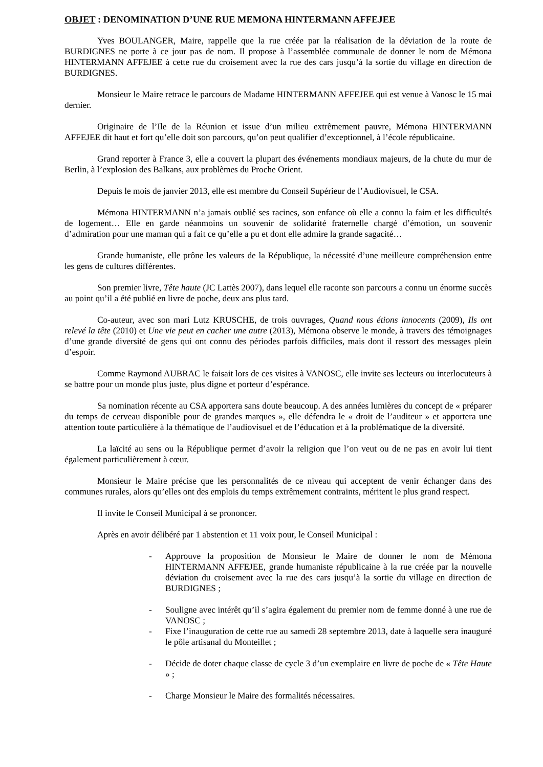OBJET : DENOMINATION D’UNE RUE MEMONA HINTERMANN AFFEJEE
Yves BOULANGER, Maire, rappelle que la rue créée par la réalisation de la déviation de la route de BURDIGNES ne porte à ce jour pas de nom. Il propose à l’assemblée communale de donner le nom de Mémona HINTERMANN AFFEJEE à cette rue du croisement avec la rue des cars jusqu’à la sortie du village en direction de BURDIGNES.
Monsieur le Maire retrace le parcours de Madame HINTERMANN AFFEJEE qui est venue à Vanosc le 15 mai dernier.
Originaire de l’Ile de la Réunion et issue d’un milieu extrêmement pauvre, Mémona HINTERMANN AFFEJEE dit haut et fort qu’elle doit son parcours, qu’on peut qualifier d’exceptionnel, à l’école républicaine.
Grand reporter à France 3, elle a couvert la plupart des événements mondiaux majeurs, de la chute du mur de Berlin, à l’explosion des Balkans, aux problèmes du Proche Orient.
Depuis le mois de janvier 2013, elle est membre du Conseil Supérieur de l’Audiovisuel, le CSA.
Mémona HINTERMANN n’a jamais oublié ses racines, son enfance où elle a connu la faim et les difficultés de logement… Elle en garde néanmoins un souvenir de solidarité fraternelle chargé d’émotion, un souvenir d’admiration pour une maman qui a fait ce qu’elle a pu et dont elle admire la grande sagacité…
Grande humaniste, elle prône les valeurs de la République, la nécessité d’une meilleure compréhension entre les gens de cultures différentes.
Son premier livre, Tête haute (JC Lattès 2007), dans lequel elle raconte son parcours a connu un énorme succès au point qu’il a été publié en livre de poche, deux ans plus tard.
Co-auteur, avec son mari Lutz KRUSCHE, de trois ouvrages, Quand nous étions innocents (2009), Ils ont relevé la tête (2010) et Une vie peut en cacher une autre (2013), Mémona observe le monde, à travers des témoignages d’une grande diversité de gens qui ont connu des périodes parfois difficiles, mais dont il ressort des messages plein d’espoir.
Comme Raymond AUBRAC le faisait lors de ces visites à VANOSC, elle invite ses lecteurs ou interlocuteurs à se battre pour un monde plus juste, plus digne et porteur d’espérance.
Sa nomination récente au CSA apportera sans doute beaucoup. A des années lumières du concept de « préparer du temps de cerveau disponible pour de grandes marques », elle défendra le « droit de l’auditeur » et apportera une attention toute particulière à la thématique de l’audiovisuel et de l’éducation et à la problématique de la diversité.
La laïcité au sens ou la République permet d’avoir la religion que l’on veut ou de ne pas en avoir lui tient également particulièrement à cœur.
Monsieur le Maire précise que les personnalités de ce niveau qui acceptent de venir échanger dans des communes rurales, alors qu’elles ont des emplois du temps extrêmement contraints, méritent le plus grand respect.
Il invite le Conseil Municipal à se prononcer.
Après en avoir délibéré par 1 abstention et 11 voix pour, le Conseil Municipal :
- Approuve la proposition de Monsieur le Maire de donner le nom de Mémona HINTERMANN AFFEJEE, grande humaniste républicaine à la rue créée par la nouvelle déviation du croisement avec la rue des cars jusqu’à la sortie du village en direction de BURDIGNES ;
- Souligne avec intérêt qu’il s’agira également du premier nom de femme donné à une rue de VANOSC ;
- Fixe l’inauguration de cette rue au samedi 28 septembre 2013, date à laquelle sera inauguré le pôle artisanal du Monteillet ;
- Décide de doter chaque classe de cycle 3 d’un exemplaire en livre de poche de « Tête Haute » ;
- Charge Monsieur le Maire des formalités nécessaires.